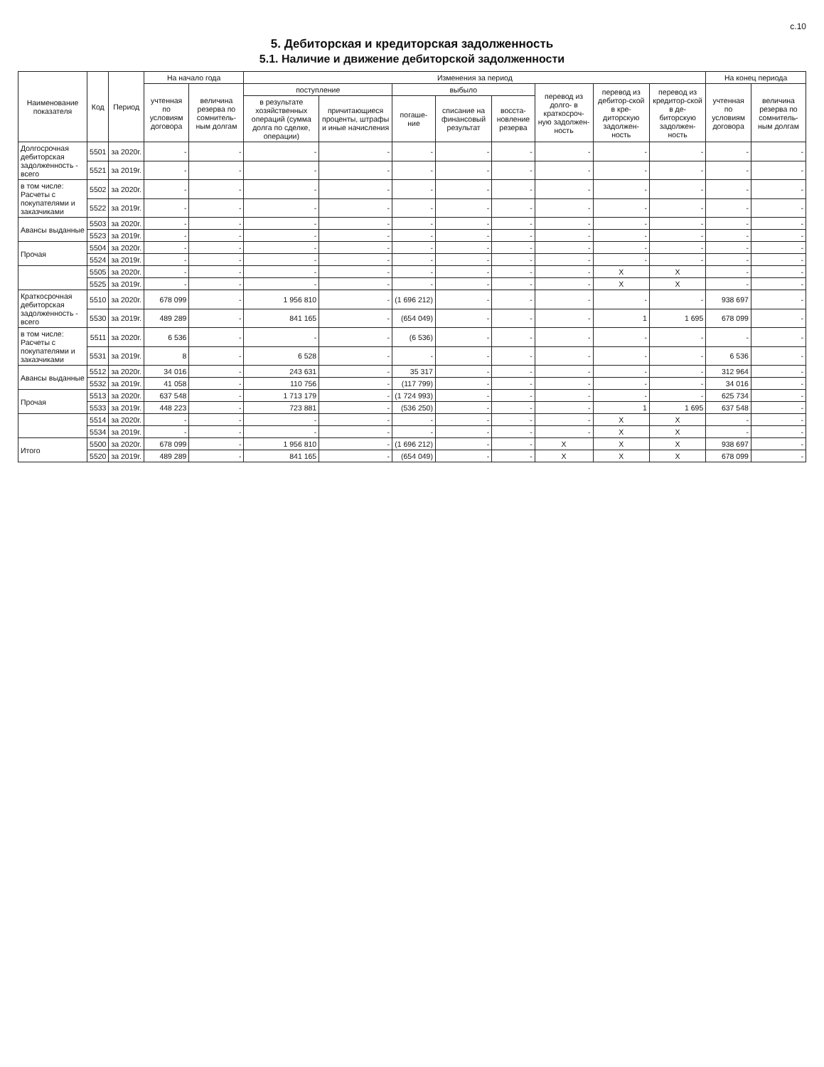с.10
5. Дебиторская и кредиторская задолженность
5.1. Наличие и движение дебиторской задолженности
| Наименование показателя | Код | Период | На начало года | | Изменения за период | | | | | | | | На конец периода | |
| --- | --- | --- | --- | --- | --- | --- | --- | --- | --- | --- | --- | --- | --- | --- |
| | | | учтенная по условиям договора | величина резерва по сомнитель-ным долгам | поступление | | выбыло | | | перевод из долго- в краткосроч-ную задолжен-ность | перевод из дебитор-ской в кре-диторскую задолжен-ность | перевод из кредитор-ской в де-биторскую задолжен-ность | учтенная по условиям договора | величина резерва по сомнитель-ным долгам |
| | | | | | в результате хозяйственных операций (сумма долга по сделке, операции) | причитающиеся проценты, штрафы и иные начисления | погаше-ние | списание на финансовый результат | восста-новление резерва | | | | | |
| Долгосрочная дебиторская задолженность - всего | 5501 | за 2020г. | - | - | - | - | - | - | - | - | - | - | - | - |
| | 5521 | за 2019г. | - | - | - | - | - | - | - | - | - | - | - | - |
| в том числе: Расчеты с покупателями и заказчиками | 5502 | за 2020г. | - | - | - | - | - | - | - | - | - | - | - | - |
| | 5522 | за 2019г. | - | - | - | - | - | - | - | - | - | - | - | - |
| Авансы выданные | 5503 | за 2020г. | - | - | - | - | - | - | - | - | - | - | - | - |
| | 5523 | за 2019г. | - | - | - | - | - | - | - | - | - | - | - | - |
| Прочая | 5504 | за 2020г. | - | - | - | - | - | - | - | - | - | - | - | - |
| | 5524 | за 2019г. | - | - | - | - | - | - | - | - | - | - | - | - |
| | 5505 | за 2020г. | - | - | - | - | - | - | - | - | X | X | - | - |
| | 5525 | за 2019г. | - | - | - | - | - | - | - | - | X | X | - | - |
| Краткосрочная дебиторская задолженность - всего | 5510 | за 2020г. | 678 099 | - | 1 956 810 | - | (1 696 212) | - | - | - | - | - | 938 697 | - |
| | 5530 | за 2019г. | 489 289 | - | 841 165 | - | (654 049) | - | - | - | 1 | 1 695 | 678 099 | - |
| в том числе: Расчеты с покупателями и заказчиками | 5511 | за 2020г. | 6 536 | - | - | - | (6 536) | - | - | - | - | - | - | - |
| | 5531 | за 2019г. | 8 | - | 6 528 | - | - | - | - | - | - | - | 6 536 | - |
| Авансы выданные | 5512 | за 2020г. | 34 016 | - | 243 631 | - | 35 317 | - | - | - | - | - | 312 964 | - |
| | 5532 | за 2019г. | 41 058 | - | 110 756 | - | (117 799) | - | - | - | - | - | 34 016 | - |
| Прочая | 5513 | за 2020г. | 637 548 | - | 1 713 179 | - | (1 724 993) | - | - | - | - | - | 625 734 | - |
| | 5533 | за 2019г. | 448 223 | - | 723 881 | - | (536 250) | - | - | - | 1 | 1 695 | 637 548 | - |
| | 5514 | за 2020г. | - | - | - | - | - | - | - | - | X | X | - | - |
| | 5534 | за 2019г. | - | - | - | - | - | - | - | - | X | X | - | - |
| Итого | 5500 | за 2020г. | 678 099 | - | 1 956 810 | - | (1 696 212) | - | - | X | X | X | 938 697 | - |
| | 5520 | за 2019г. | 489 289 | - | 841 165 | - | (654 049) | - | - | X | X | X | 678 099 | - |